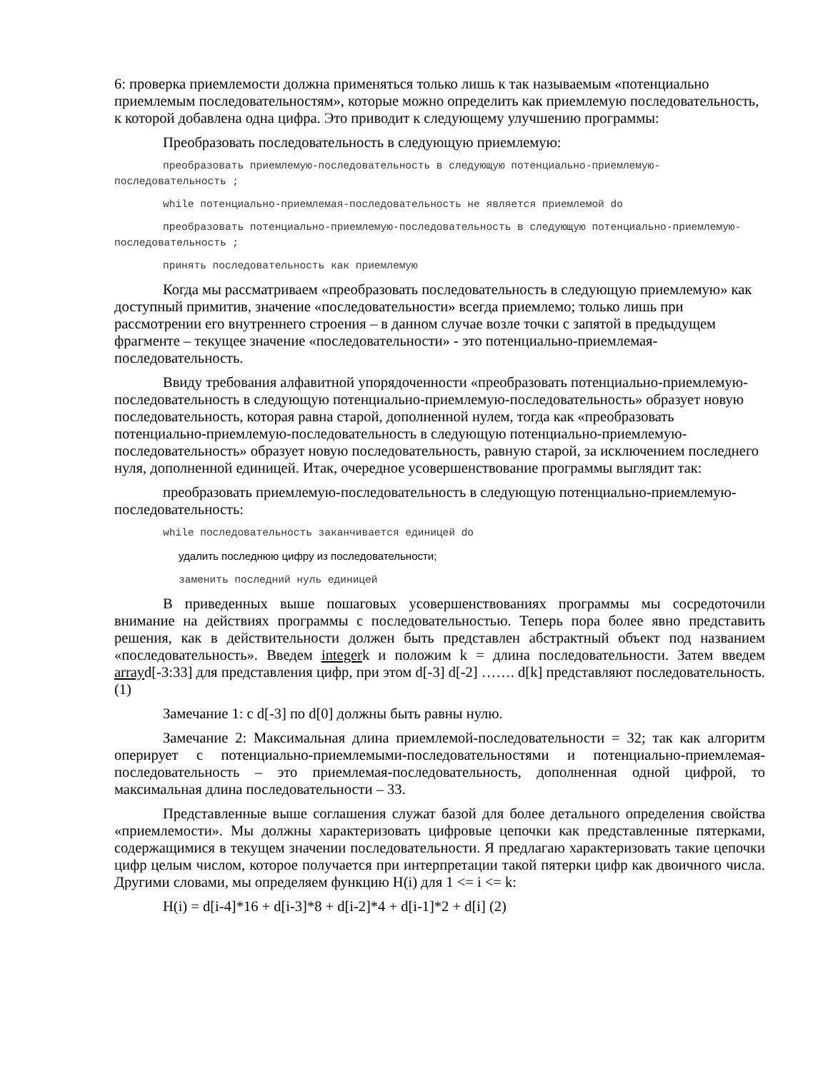6: проверка приемлемости должна применяться только лишь к так называемым «потенциально приемлемым последовательностям», которые можно определить как приемлемую последовательность, к которой добавлена одна цифра. Это приводит к следующему улучшению программы:
Преобразовать последовательность в следующую приемлемую:
преобразовать приемлемую-последовательность в следующую потенциально-приемлемую-последовательность ;
while потенциально-приемлемая-последовательность не является приемлемой do
преобразовать потенциально-приемлемую-последовательность в следующую потенциально-приемлемую-последовательность ;
принять последовательность как приемлемую
Когда мы рассматриваем «преобразовать последовательность в следующую приемлемую» как доступный примитив, значение «последовательности» всегда приемлемо; только лишь при рассмотрении его внутреннего строения – в данном случае возле точки с запятой в предыдущем фрагменте – текущее значение «последовательности» - это потенциально-приемлемая-последовательность.
Ввиду требования алфавитной упорядоченности «преобразовать потенциально-приемлемую-последовательность в следующую потенциально-приемлемую-последовательность» образует новую последовательность, которая равна старой, дополненной нулем, тогда как «преобразовать потенциально-приемлемую-последовательность в следующую потенциально-приемлемую-последовательность» образует новую последовательность, равную старой, за исключением последнего нуля, дополненной единицей. Итак, очередное усовершенствование программы выглядит так:
преобразовать приемлемую-последовательность в следующую потенциально-приемлемую-последовательность:
while последовательность заканчивается единицей do
удалить последнюю цифру из последовательности;
заменить последний нуль единицей
В приведенных выше пошаговых усовершенствованиях программы мы сосредоточили внимание на действиях программы с последовательностью. Теперь пора более явно представить решения, как в действительности должен быть представлен абстрактный объект под названием «последовательность». Введем integerk и положим k = длина последовательности. Затем введем arrayd[-3:33] для представления цифр, при этом d[-3] d[-2] ……. d[k] представляют последовательность. (1)
Замечание 1: с d[-3] по d[0] должны быть равны нулю.
Замечание 2: Максимальная длина приемлемой-последовательности = 32; так как алгоритм оперирует с потенциально-приемлемыми-последовательностями и потенциально-приемлемая-последовательность – это приемлемая-последовательность, дополненная одной цифрой, то максимальная длина последовательности – 33.
Представленные выше соглашения служат базой для более детального определения свойства «приемлемости». Мы должны характеризовать цифровые цепочки как представленные пятерками, содержащимися в текущем значении последовательности. Я предлагаю характеризовать такие цепочки цифр целым числом, которое получается при интерпретации такой пятерки цифр как двоичного числа. Другими словами, мы определяем функцию H(i) для 1 <= i <= k:
H(i) = d[i-4]*16 + d[i-3]*8 + d[i-2]*4 + d[i-1]*2 + d[i] (2)